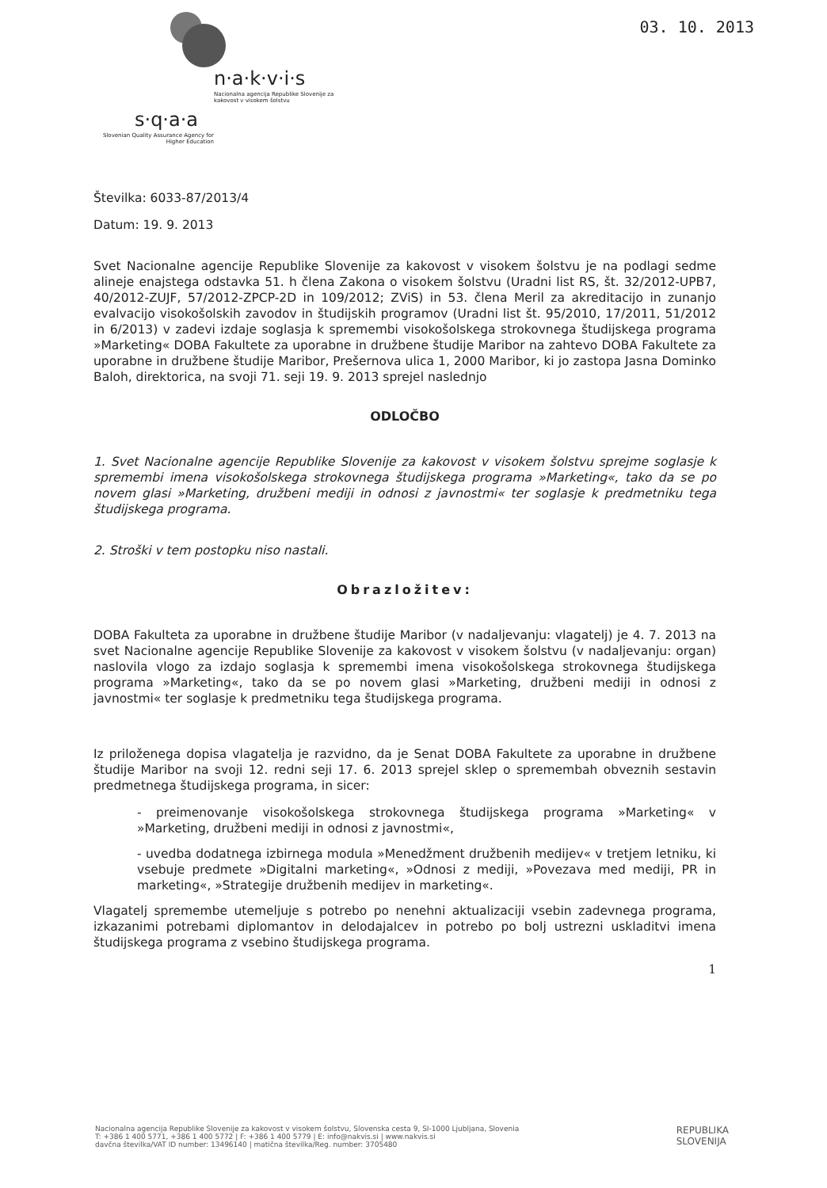03. 10. 2013
n·a·k·v·i·s
Nacionalna agencija Republike Slovenije za kakovost v visokem šolstvu
s·q·a·a
Slovenian Quality Assurance Agency for Higher Education
Številka: 6033-87/2013/4
Datum: 19. 9. 2013
Svet Nacionalne agencije Republike Slovenije za kakovost v visokem šolstvu je na podlagi sedme alineje enajstega odstavka 51. h člena Zakona o visokem šolstvu (Uradni list RS, št. 32/2012-UPB7, 40/2012-ZUJF, 57/2012-ZPCP-2D in 109/2012; ZViS) in 53. člena Meril za akreditacijo in zunanjo evalvacijo visokošolskih zavodov in študijskih programov (Uradni list št. 95/2010, 17/2011, 51/2012 in 6/2013) v zadevi izdaje soglasja k spremembi visokošolskega strokovnega študijskega programa »Marketing« DOBA Fakultete za uporabne in družbene študije Maribor na zahtevo DOBA Fakultete za uporabne in družbene študije Maribor, Prešernova ulica 1, 2000 Maribor, ki jo zastopa Jasna Dominko Baloh, direktorica, na svoji 71. seji 19. 9. 2013 sprejel naslednjo
ODLOČBO
1. Svet Nacionalne agencije Republike Slovenije za kakovost v visokem šolstvu sprejme soglasje k spremembi imena visokošolskega strokovnega študijskega programa »Marketing«, tako da se po novem glasi »Marketing, družbeni mediji in odnosi z javnostmi« ter soglasje k predmetniku tega študijskega programa.
2. Stroški v tem postopku niso nastali.
Obrazložitev:
DOBA Fakulteta za uporabne in družbene študije Maribor (v nadaljevanju: vlagatelj) je 4. 7. 2013 na svet Nacionalne agencije Republike Slovenije za kakovost v visokem šolstvu (v nadaljevanju: organ) naslovila vlogo za izdajo soglasja k spremembi imena visokošolskega strokovnega študijskega programa »Marketing«, tako da se po novem glasi »Marketing, družbeni mediji in odnosi z javnostmi« ter soglasje k predmetniku tega študijskega programa.
Iz priloženega dopisa vlagatelja je razvidno, da je Senat DOBA Fakultete za uporabne in družbene študije Maribor na svoji 12. redni seji 17. 6. 2013 sprejel sklep o spremembah obveznih sestavin predmetnega študijskega programa, in sicer:
- preimenovanje visokošolskega strokovnega študijskega programa »Marketing« v »Marketing, družbeni mediji in odnosi z javnostmi«,
- uvedba dodatnega izbirnega modula »Menedžment družbenih medijev« v tretjem letniku, ki vsebuje predmete »Digitalni marketing«, »Odnosi z mediji, »Povezava med mediji, PR in marketing«, »Strategije družbenih medijev in marketing«.
Vlagatelj spremembe utemeljuje s potrebo po nenehni aktualizaciji vsebin zadevnega programa, izkazanimi potrebami diplomantov in delodajalcev in potrebo po bolj ustrezni uskladitvi imena študijskega programa z vsebino študijskega programa.
1
Nacionalna agencija Republike Slovenije za kakovost v visokem šolstvu, Slovenska cesta 9, SI-1000 Ljubljana, Slovenia
T: +386 1 400 5771, +386 1 400 5772 | F: +386 1 400 5779 | E: info@nakvis.si | www.nakvis.si
davčna številka/VAT ID number: 13496140 | matična številka/Reg. number: 3705480
REPUBLIKA
SLOVENIJA